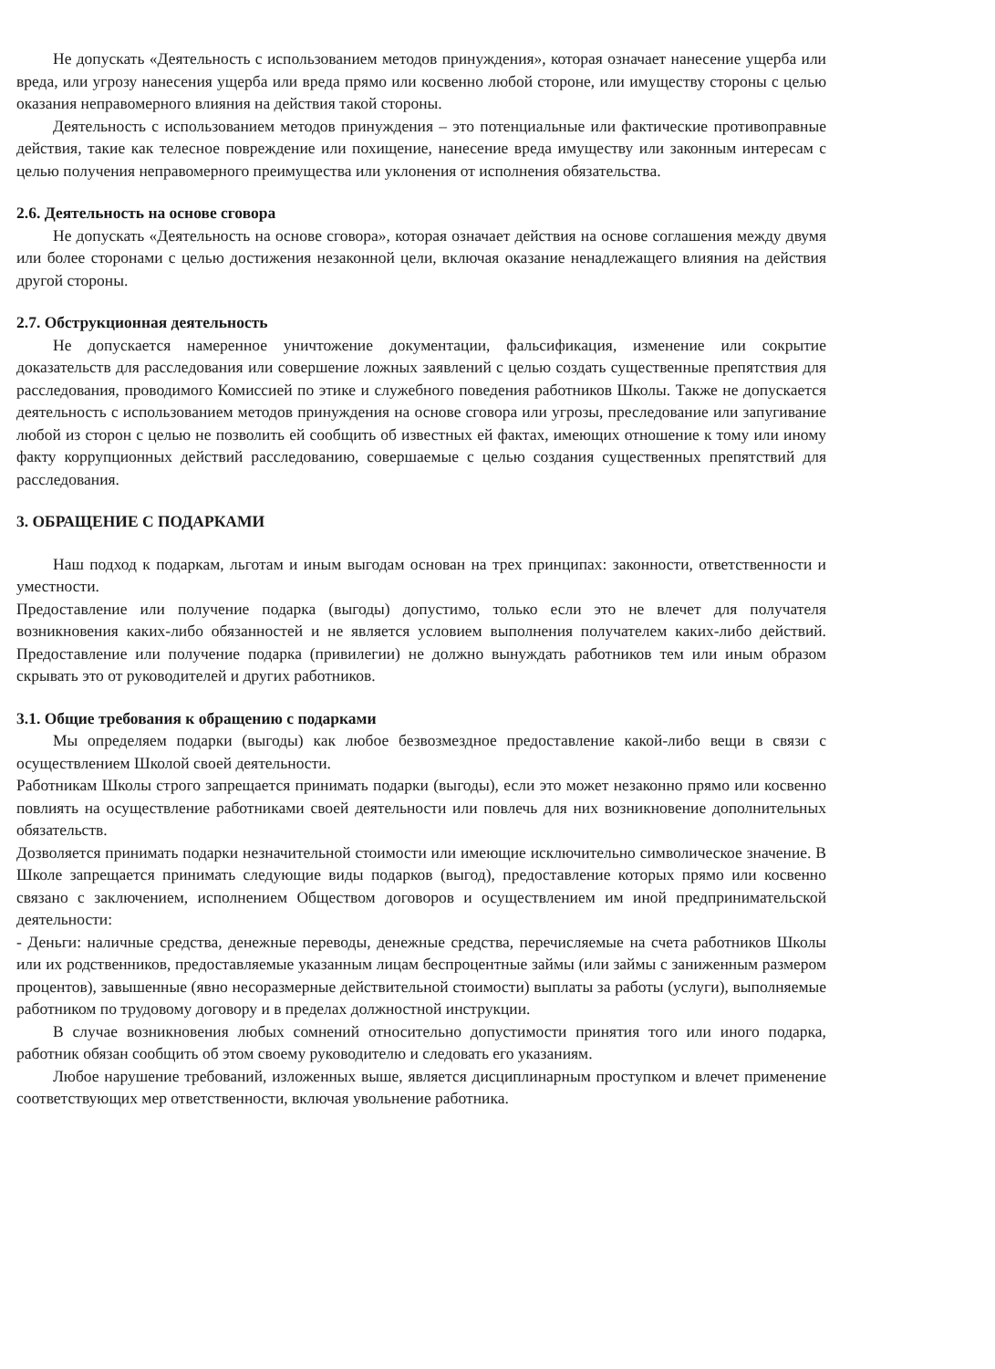Не допускать «Деятельность с использованием методов принуждения», которая означает нанесение ущерба или вреда, или угрозу нанесения ущерба или вреда прямо или косвенно любой стороне, или имуществу стороны с целью оказания неправомерного влияния на действия такой стороны.
Деятельность с использованием методов принуждения – это потенциальные или фактические противоправные действия, такие как телесное повреждение или похищение, нанесение вреда имуществу или законным интересам с целью получения неправомерного преимущества или уклонения от исполнения обязательства.
2.6. Деятельность на основе сговора
Не допускать «Деятельность на основе сговора», которая означает действия на основе соглашения между двумя или более сторонами с целью достижения незаконной цели, включая оказание ненадлежащего влияния на действия другой стороны.
2.7. Обструкционная деятельность
Не допускается намеренное уничтожение документации, фальсификация, изменение или сокрытие доказательств для расследования или совершение ложных заявлений с целью создать существенные препятствия для расследования, проводимого Комиссией по этике и служебного поведения работников Школы. Также не допускается деятельность с использованием методов принуждения на основе сговора или угрозы, преследование или запугивание любой из сторон с целью не позволить ей сообщить об известных ей фактах, имеющих отношение к тому или иному факту коррупционных действий расследованию, совершаемые с целью создания существенных препятствий для расследования.
3. ОБРАЩЕНИЕ С ПОДАРКАМИ
Наш подход к подаркам, льготам и иным выгодам основан на трех принципах: законности, ответственности и уместности.
Предоставление или получение подарка (выгоды) допустимо, только если это не влечет для получателя возникновения каких-либо обязанностей и не является условием выполнения получателем каких-либо действий. Предоставление или получение подарка (привилегии) не должно вынуждать работников тем или иным образом скрывать это от руководителей и других работников.
3.1. Общие требования к обращению с подарками
Мы определяем подарки (выгоды) как любое безвозмездное предоставление какой-либо вещи в связи с осуществлением Школой своей деятельности.
Работникам Школы строго запрещается принимать подарки (выгоды), если это может незаконно прямо или косвенно повлиять на осуществление работниками своей деятельности или повлечь для них возникновение дополнительных обязательств.
Дозволяется принимать подарки незначительной стоимости или имеющие исключительно символическое значение. В Школе запрещается принимать следующие виды подарков (выгод), предоставление которых прямо или косвенно связано с заключением, исполнением Обществом договоров и осуществлением им иной предпринимательской деятельности:
- Деньги: наличные средства, денежные переводы, денежные средства, перечисляемые на счета работников Школы или их родственников, предоставляемые указанным лицам беспроцентные займы (или займы с заниженным размером процентов), завышенные (явно несоразмерные действительной стоимости) выплаты за работы (услуги), выполняемые работником по трудовому договору и в пределах должностной инструкции.
В случае возникновения любых сомнений относительно допустимости принятия того или иного подарка, работник обязан сообщить об этом своему руководителю и следовать его указаниям.
Любое нарушение требований, изложенных выше, является дисциплинарным проступком и влечет применение соответствующих мер ответственности, включая увольнение работника.